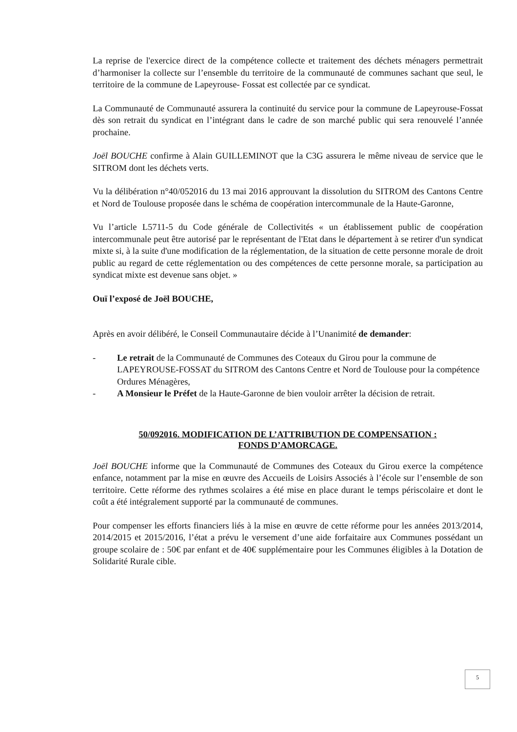La reprise de l'exercice direct de la compétence collecte et traitement des déchets ménagers permettrait d’harmoniser la collecte sur l’ensemble du territoire de la communauté de communes sachant que seul, le territoire de la commune de Lapeyrouse- Fossat est collectée par ce syndicat.
La Communauté de Communauté assurera la continuité du service pour la commune de Lapeyrouse-Fossat dès son retrait du syndicat en l’intégrant dans le cadre de son marché public qui sera renouvelé l’année prochaine.
Joël BOUCHE confirme à Alain GUILLEMINOT que la C3G assurera le même niveau de service que le SITROM dont les déchets verts.
Vu la délibération n°40/052016 du 13 mai 2016 approuvant la dissolution du SITROM des Cantons Centre et Nord de Toulouse proposée dans le schéma de coopération intercommunale de la Haute-Garonne,
Vu l’article L5711-5 du Code générale de Collectivités « un établissement public de coopération intercommunale peut être autorisé par le représentant de l'Etat dans le département à se retirer d'un syndicat mixte si, à la suite d'une modification de la réglementation, de la situation de cette personne morale de droit public au regard de cette réglementation ou des compétences de cette personne morale, sa participation au syndicat mixte est devenue sans objet. »
Ouï l’exposé de Joël BOUCHE,
Après en avoir délibéré, le Conseil Communautaire décide à l’Unanimité de demander:
- Le retrait de la Communauté de Communes des Coteaux du Girou pour la commune de LAPEYROUSE-FOSSAT du SITROM des Cantons Centre et Nord de Toulouse pour la compétence Ordures Ménagères,
- A Monsieur le Préfet de la Haute-Garonne de bien vouloir arrêter la décision de retrait.
50/092016. MODIFICATION DE L’ATTRIBUTION DE COMPENSATION :
FONDS D’AMORCAGE.
Joël BOUCHE informe que la Communauté de Communes des Coteaux du Girou exerce la compétence enfance, notamment par la mise en œuvre des Accueils de Loisirs Associés à l’école sur l’ensemble de son territoire. Cette réforme des rythmes scolaires a été mise en place durant le temps périscolaire et dont le coût a été intégralement supporté par la communauté de communes.
Pour compenser les efforts financiers liés à la mise en œuvre de cette réforme pour les années 2013/2014, 2014/2015 et 2015/2016, l’état a prévu le versement d’une aide forfaitaire aux Communes possédant un groupe scolaire de : 50€ par enfant et de 40€ supplémentaire pour les Communes éligibles à la Dotation de Solidarité Rurale cible.
5